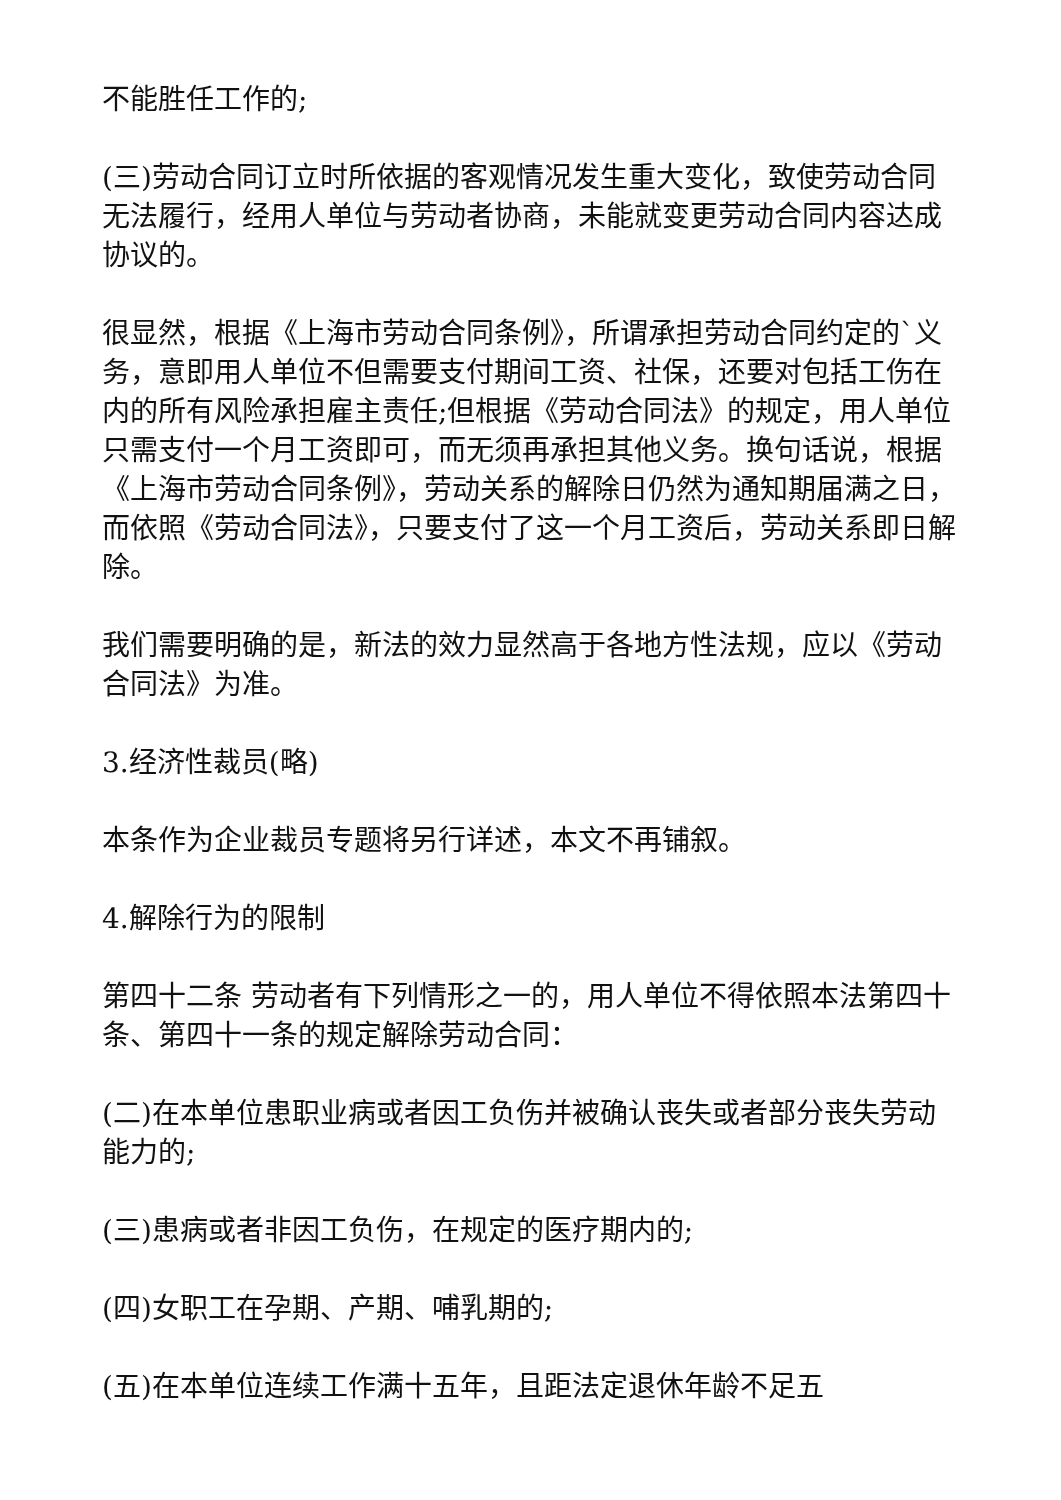不能胜任工作的;
(三)劳动合同订立时所依据的客观情况发生重大变化，致使劳动合同无法履行，经用人单位与劳动者协商，未能就变更劳动合同内容达成协议的。
很显然，根据《上海市劳动合同条例》，所谓承担劳动合同约定的`义务，意即用人单位不但需要支付期间工资、社保，还要对包括工伤在内的所有风险承担雇主责任;但根据《劳动合同法》的规定，用人单位只需支付一个月工资即可，而无须再承担其他义务。换句话说，根据《上海市劳动合同条例》，劳动关系的解除日仍然为通知期届满之日，而依照《劳动合同法》，只要支付了这一个月工资后，劳动关系即日解除。
我们需要明确的是，新法的效力显然高于各地方性法规，应以《劳动合同法》为准。
3.经济性裁员(略)
本条作为企业裁员专题将另行详述，本文不再铺叙。
4.解除行为的限制
第四十二条 劳动者有下列情形之一的，用人单位不得依照本法第四十条、第四十一条的规定解除劳动合同：
(二)在本单位患职业病或者因工负伤并被确认丧失或者部分丧失劳动能力的;
(三)患病或者非因工负伤，在规定的医疗期内的;
(四)女职工在孕期、产期、哺乳期的;
(五)在本单位连续工作满十五年，且距法定退休年龄不足五